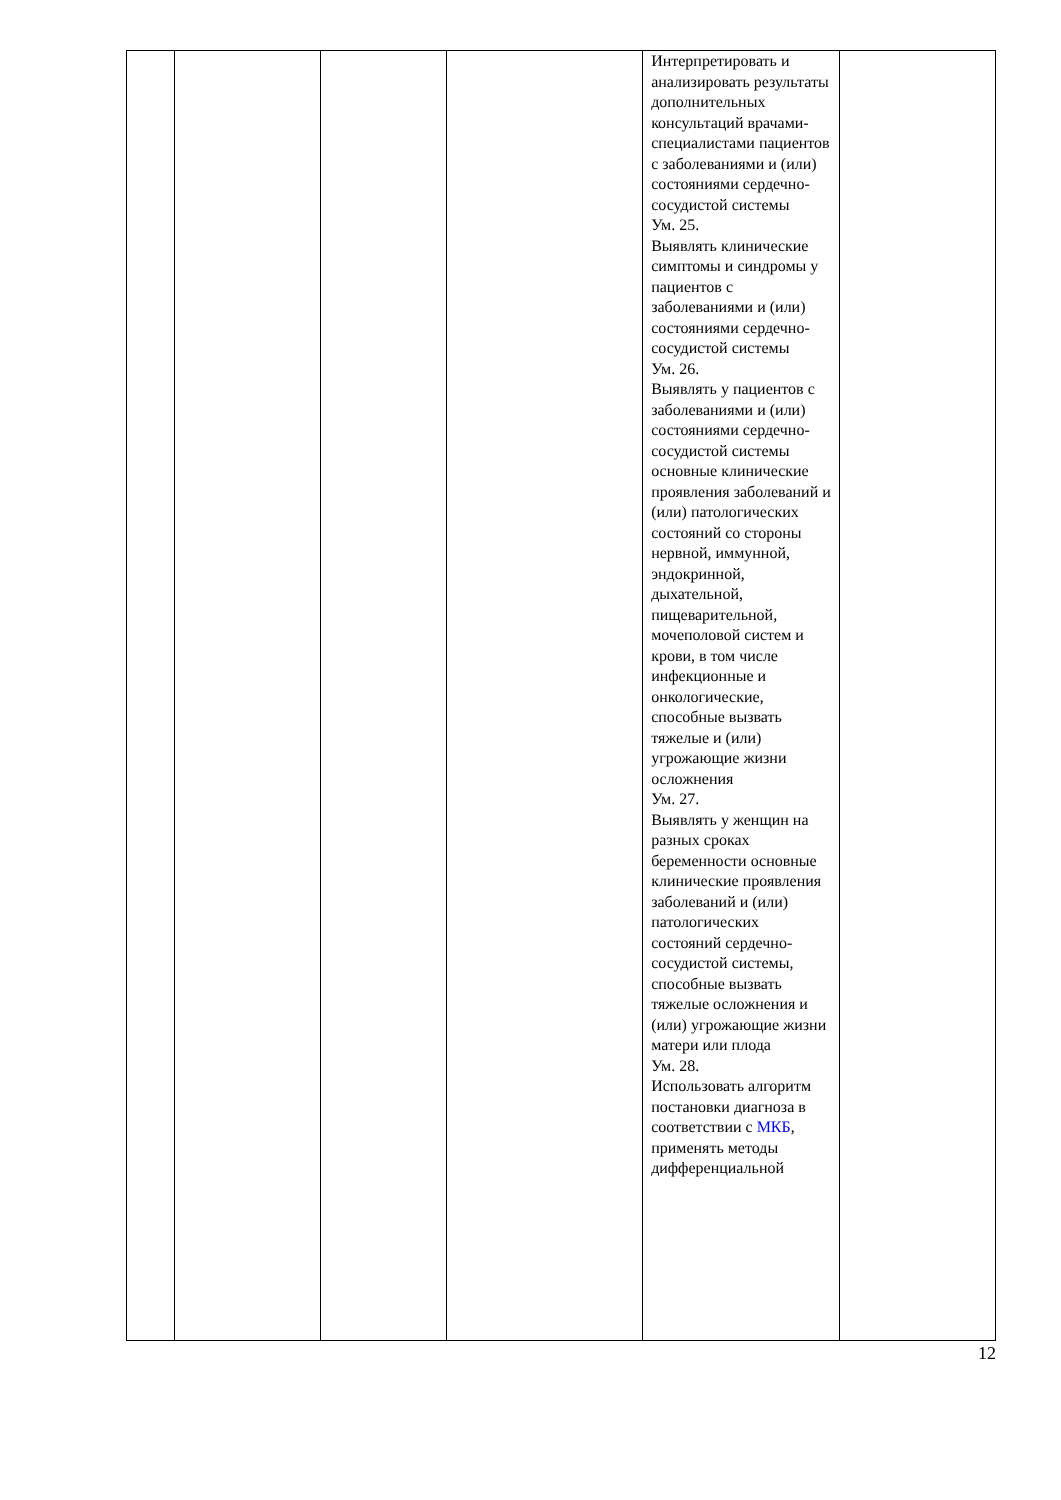| | | | | Интерпретировать и анализировать результаты дополнительных консультаций врачами-специалистами пациентов с заболеваниями и (или) состояниями сердечно-сосудистой системы Ум. 25. Выявлять клинические симптомы и синдромы у пациентов с заболеваниями и (или) состояниями сердечно-сосудистой системы Ум. 26. Выявлять у пациентов с заболеваниями и (или) состояниями сердечно-сосудистой системы основные клинические проявления заболеваний и (или) патологических состояний со стороны нервной, иммунной, эндокринной, дыхательной, пищеварительной, мочеполовой систем и крови, в том числе инфекционные и онкологические, способные вызвать тяжелые и (или) угрожающие жизни осложнения Ум. 27. Выявлять у женщин на разных сроках беременности основные клинические проявления заболеваний и (или) патологических состояний сердечно-сосудистой системы, способные вызвать тяжелые осложнения и (или) угрожающие жизни матери или плода Ум. 28. Использовать алгоритм постановки диагноза в соответствии с МКБ , применять методы дифференциальной | |
12